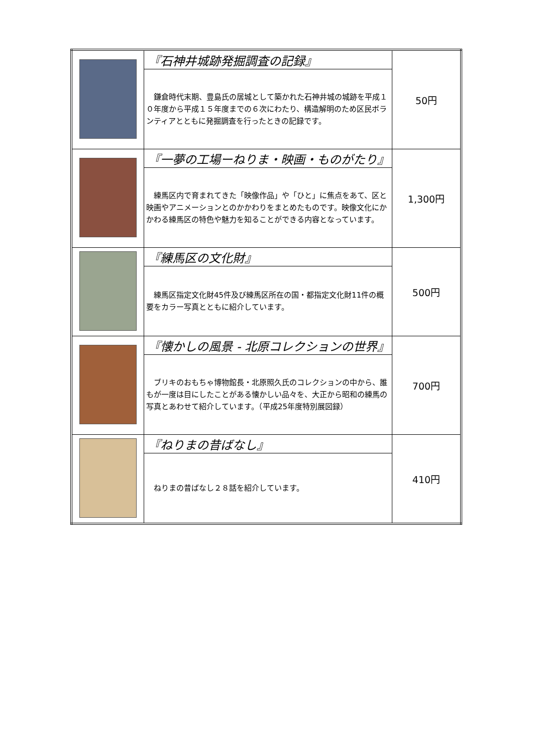| | 『石神井城跡発掘調査の記録』 | 50円 |
| | 鎌倉時代末期、豊島氏の居城として築かれた石神井城の城跡を平成１０年度から平成１５年度までの６次にわたり、構造解明のため区民ボランティアとともに発掘調査を行ったときの記録です。 | |
| | 『一夢の工場ーねりま・映画・ものがたり』 | 1,300円 |
| | 練馬区内で育まれてきた「映像作品」や「ひと」に焦点をあて、区と映画やアニメーションとのかかわりをまとめたものです。映像文化にかかわる練馬区の特色や魅力を知ることができる内容となっています。 | |
| | 『練馬区の文化財』 | 500円 |
| | 練馬区指定文化財45件及び練馬区所在の国・都指定文化財11件の概要をカラー写真とともに紹介しています。 | |
| | 『懐かしの風景 - 北原コレクションの世界』 | 700円 |
| | ブリキのおもちゃ博物館長・北原照久氏のコレクションの中から、誰もが一度は目にしたことがある懐かしい品々を、大正から昭和の練馬の写真とあわせて紹介しています。（平成25年度特別展図録） | |
| | 『ねりまの昔ばなし』 | 410円 |
| | ねりまの昔ばなし２８話を紹介しています。 | |